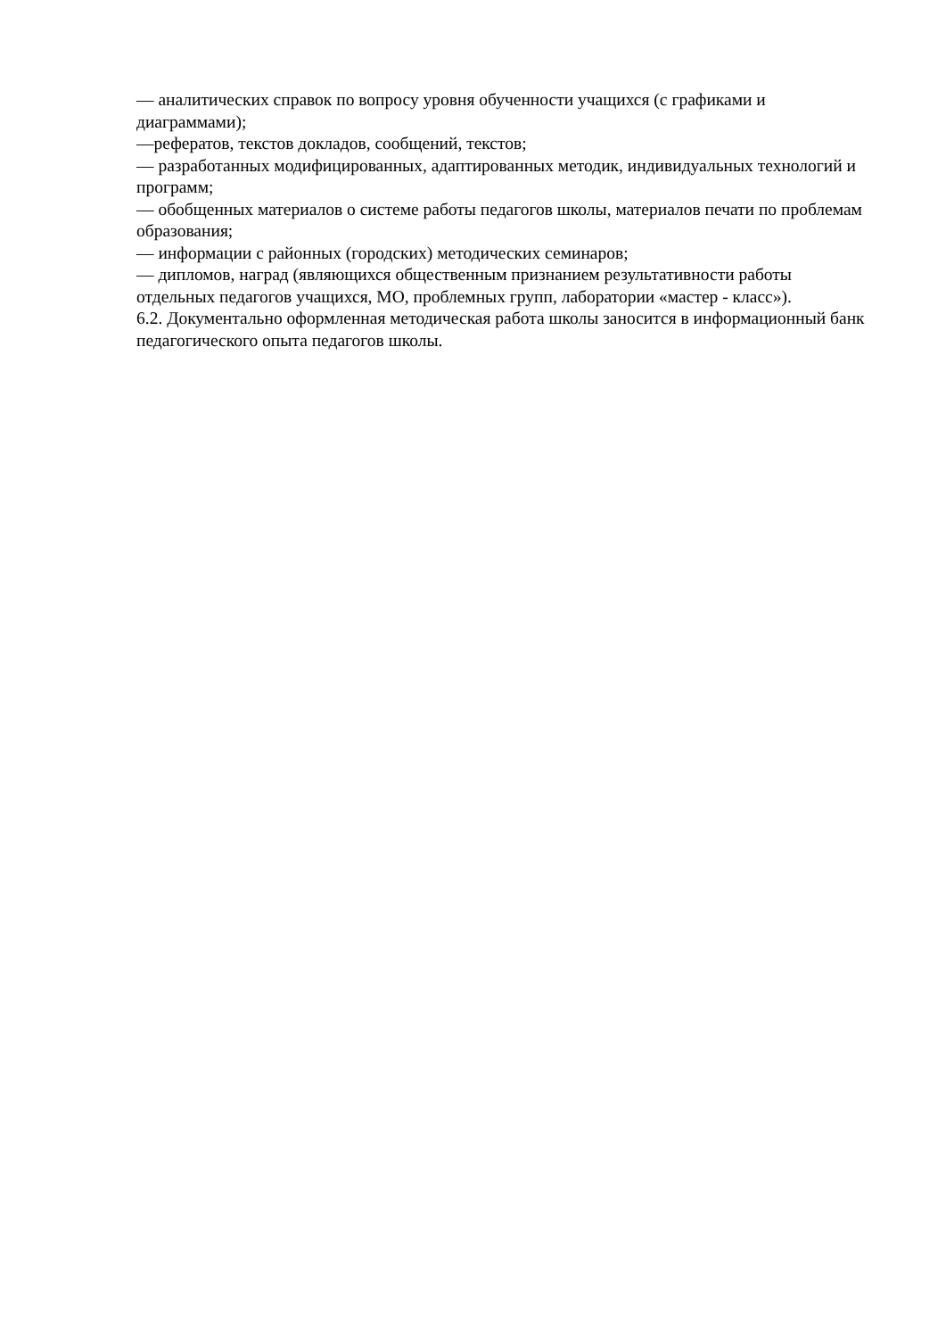— аналитических справок по вопросу уровня обученности учащихся (с графиками и диаграммами);
—рефератов, текстов докладов, сообщений, текстов;
— разработанных модифицированных, адаптированных методик, индивидуальных технологий и программ;
— обобщенных материалов о системе работы педагогов школы, материалов печати по проблемам образования;
— информации с районных (городских) методических семинаров;
— дипломов, наград (являющихся общественным признанием результативности работы отдельных педагогов учащихся, МО, проблемных групп, лаборатории «мастер - класс»).
6.2. Документально оформленная методическая работа школы заносится в информационный банк педагогического опыта педагогов школы.